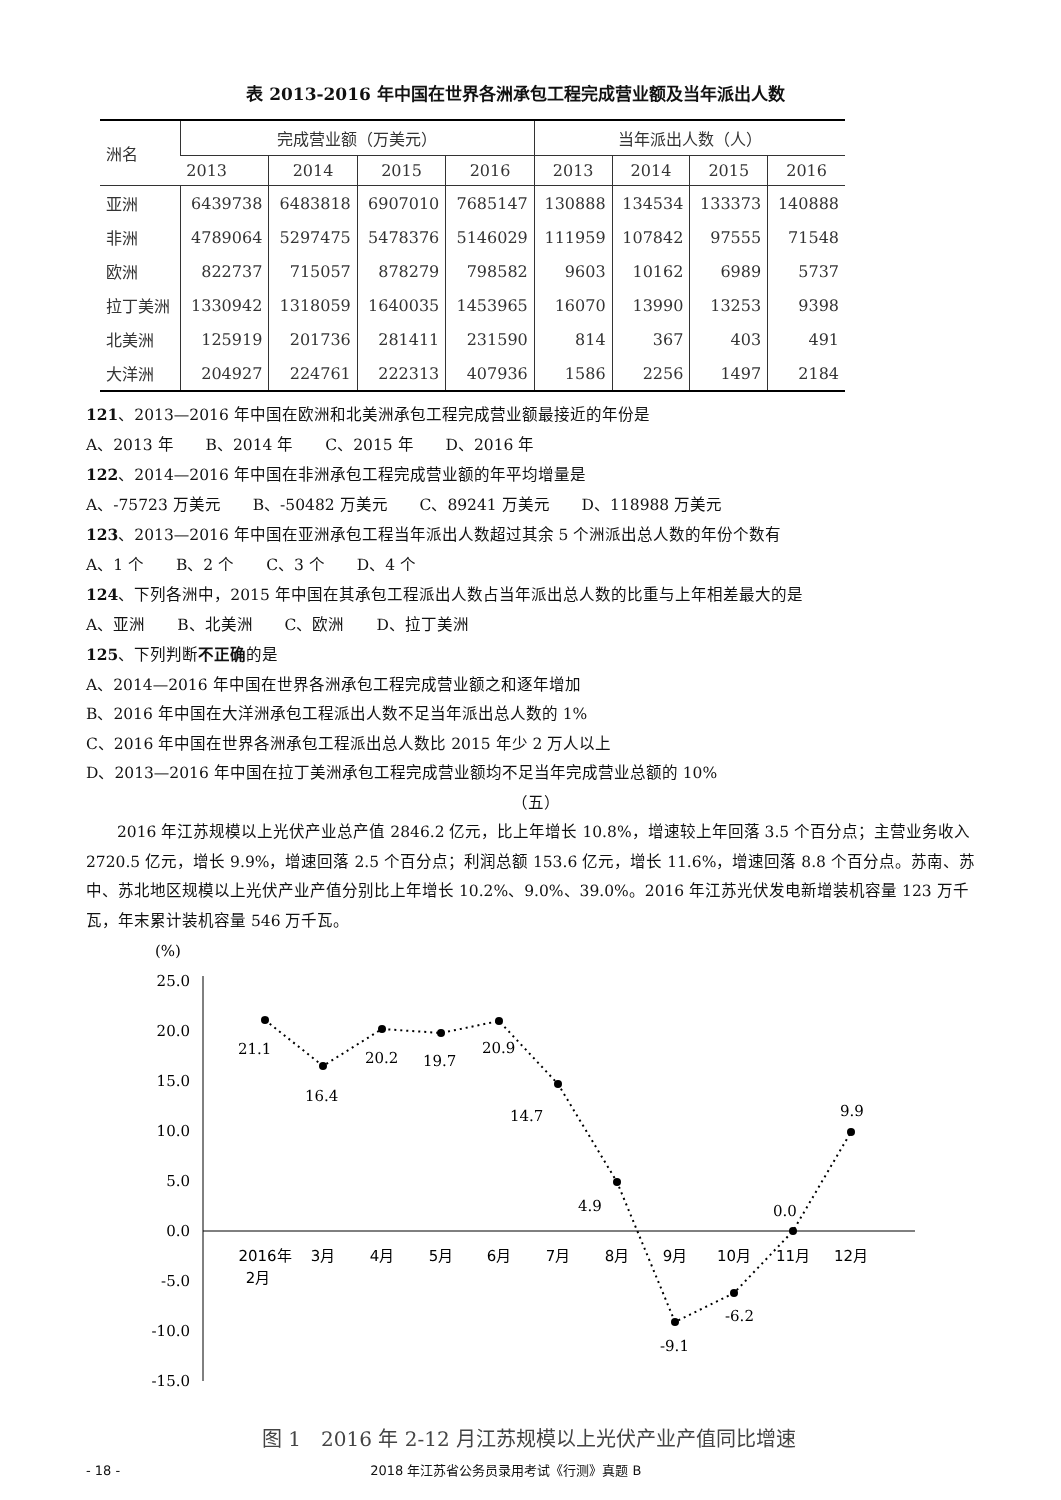表 2013-2016 年中国在世界各洲承包工程完成营业额及当年派出人数
| 洲名 | 完成营业额（万美元） | | | | 当年派出人数（人） | | | |
| --- | --- | --- | --- | --- | --- | --- | --- | --- |
| | 2013 | 2014 | 2015 | 2016 | 2013 | 2014 | 2015 | 2016 |
| 亚洲 | 6439738 | 6483818 | 6907010 | 7685147 | 130888 | 134534 | 133373 | 140888 |
| 非洲 | 4789064 | 5297475 | 5478376 | 5146029 | 111959 | 107842 | 97555 | 71548 |
| 欧洲 | 822737 | 715057 | 878279 | 798582 | 9603 | 10162 | 6989 | 5737 |
| 拉丁美洲 | 1330942 | 1318059 | 1640035 | 1453965 | 16070 | 13990 | 13253 | 9398 |
| 北美洲 | 125919 | 201736 | 281411 | 231590 | 814 | 367 | 403 | 491 |
| 大洋洲 | 204927 | 224761 | 222313 | 407936 | 1586 | 2256 | 1497 | 2184 |
121、2013—2016 年中国在欧洲和北美洲承包工程完成营业额最接近的年份是
A、2013 年　　B、2014 年　　C、2015 年　　D、2016 年
122、2014—2016 年中国在非洲承包工程完成营业额的年平均增量是
A、-75723 万美元　　B、-50482 万美元　　C、89241 万美元　　D、118988 万美元
123、2013—2016 年中国在亚洲承包工程当年派出人数超过其余 5 个洲派出总人数的年份个数有
A、1 个　　B、2 个　　C、3 个　　D、4 个
124、下列各洲中，2015 年中国在其承包工程派出人数占当年派出总人数的比重与上年相差最大的是
A、亚洲　　B、北美洲　　C、欧洲　　D、拉丁美洲
125、下列判断不正确的是
A、2014—2016 年中国在世界各洲承包工程完成营业额之和逐年增加
B、2016 年中国在大洋洲承包工程派出人数不足当年派出总人数的 1%
C、2016 年中国在世界各洲承包工程派出总人数比 2015 年少 2 万人以上
D、2013—2016 年中国在拉丁美洲承包工程完成营业额均不足当年完成营业总额的 10%
（五）
2016 年江苏规模以上光伏产业总产值 2846.2 亿元，比上年增长 10.8%，增速较上年回落 3.5 个百分点；主营业务收入 2720.5 亿元，增长 9.9%，增速回落 2.5 个百分点；利润总额 153.6 亿元，增长 11.6%，增速回落 8.8 个百分点。苏南、苏中、苏北地区规模以上光伏产业产值分别比上年增长 10.2%、9.0%、39.0%。2016 年江苏光伏发电新增装机容量 123 万千瓦，年末累计装机容量 546 万千瓦。
(%)
25.0
20.0
15.0
10.0
5.0
0.0
-5.0
-10.0
-15.0
21.1
16.4
20.2
19.7
20.9
14.7
4.9
-9.1
-6.2
0.0
9.9
2016年
2月
3月
4月
5月
6月
7月
8月
9月
10月
11月
12月
图 1　2016 年 2-12 月江苏规模以上光伏产业产值同比增速
- 18 - 2018 年江苏省公务员录用考试《行测》真题 B